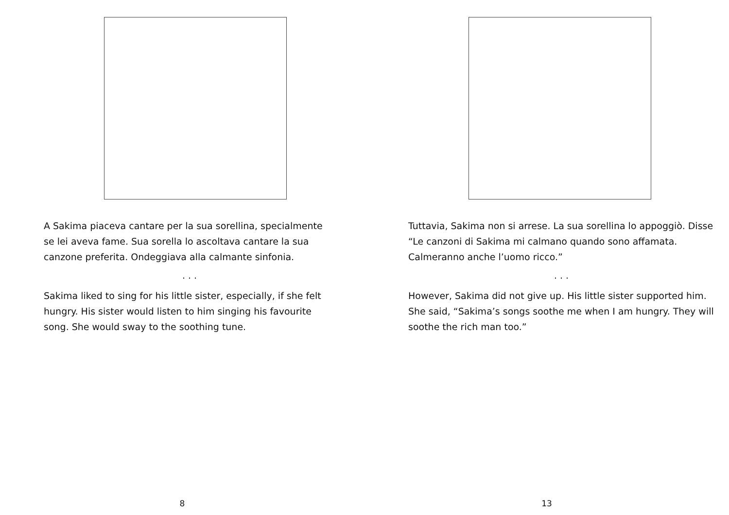A Sakima piaceva cantare per la sua sorellina, specialmente se lei aveva fame. Sua sorella lo ascoltava cantare la sua canzone preferita. Ondeggiava alla calmante sinfonia.
. . .
Sakima liked to sing for his little sister, especially, if she felt hungry. His sister would listen to him singing his favourite song. She would sway to the soothing tune.
8
Tuttavia, Sakima non si arrese. La sua sorellina lo appoggiò. Disse “Le canzoni di Sakima mi calmano quando sono affamata. Calmeranno anche l’uomo ricco.”
. . .
However, Sakima did not give up. His little sister supported him. She said, “Sakima’s songs soothe me when I am hungry. They will soothe the rich man too.”
13